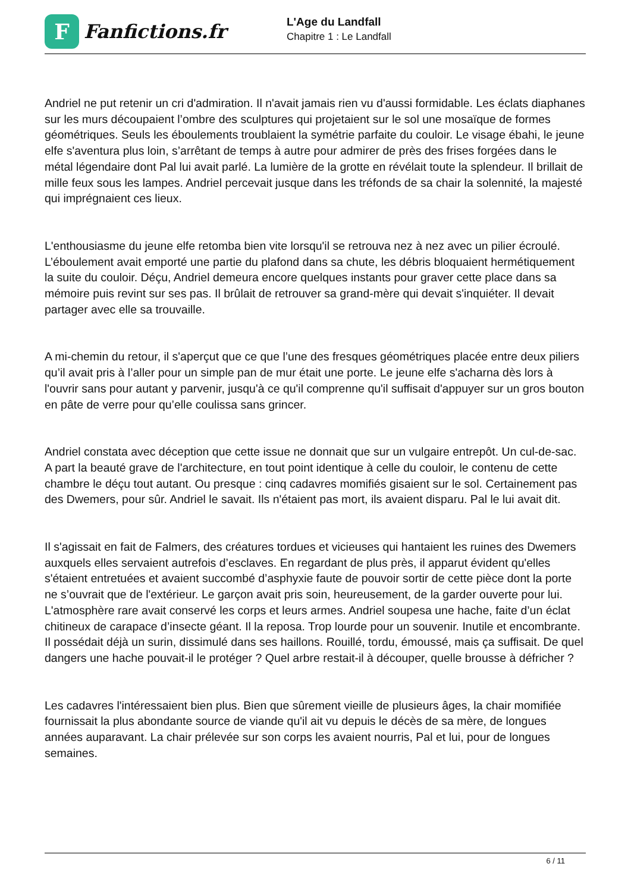F
Fanfictions.fr
L'Age du Landfall
Chapitre 1 : Le Landfall
Andriel ne put retenir un cri d'admiration. Il n'avait jamais rien vu d'aussi formidable. Les éclats diaphanes sur les murs découpaient l’ombre des sculptures qui projetaient sur le sol une mosaïque de formes géométriques. Seuls les éboulements troublaient la symétrie parfaite du couloir. Le visage ébahi, le jeune elfe s'aventura plus loin, s’arrêtant de temps à autre pour admirer de près des frises forgées dans le métal légendaire dont Pal lui avait parlé. La lumière de la grotte en révélait toute la splendeur. Il brillait de mille feux sous les lampes. Andriel percevait jusque dans les tréfonds de sa chair la solennité, la majesté qui imprégnaient ces lieux.
L'enthousiasme du jeune elfe retomba bien vite lorsqu'il se retrouva nez à nez avec un pilier écroulé. L’éboulement avait emporté une partie du plafond dans sa chute, les débris bloquaient hermétiquement la suite du couloir. Déçu, Andriel demeura encore quelques instants pour graver cette place dans sa mémoire puis revint sur ses pas. Il brûlait de retrouver sa grand-mère qui devait s'inquiéter. Il devait partager avec elle sa trouvaille.
A mi-chemin du retour, il s'aperçut que ce que l’une des fresques géométriques placée entre deux piliers qu’il avait pris à l’aller pour un simple pan de mur était une porte. Le jeune elfe s'acharna dès lors à l'ouvrir sans pour autant y parvenir, jusqu'à ce qu'il comprenne qu'il suffisait d'appuyer sur un gros bouton en pâte de verre pour qu’elle coulissa sans grincer.
Andriel constata avec déception que cette issue ne donnait que sur un vulgaire entrepôt. Un cul-de-sac. A part la beauté grave de l'architecture, en tout point identique à celle du couloir, le contenu de cette chambre le déçu tout autant. Ou presque : cinq cadavres momifiés gisaient sur le sol. Certainement pas des Dwemers, pour sûr. Andriel le savait. Ils n'étaient pas mort, ils avaient disparu. Pal le lui avait dit.
Il s'agissait en fait de Falmers, des créatures tordues et vicieuses qui hantaient les ruines des Dwemers auxquels elles servaient autrefois d’esclaves. En regardant de plus près, il apparut évident qu'elles s'étaient entretuées et avaient succombé d’asphyxie faute de pouvoir sortir de cette pièce dont la porte ne s’ouvrait que de l'extérieur. Le garçon avait pris soin, heureusement, de la garder ouverte pour lui. L'atmosphère rare avait conservé les corps et leurs armes. Andriel soupesa une hache, faite d’un éclat chitineux de carapace d’insecte géant. Il la reposa. Trop lourde pour un souvenir. Inutile et encombrante. Il possédait déjà un surin, dissimulé dans ses haillons. Rouillé, tordu, émoussé, mais ça suffisait. De quel dangers une hache pouvait-il le protéger ? Quel arbre restait-il à découper, quelle brousse à défricher ?
Les cadavres l'intéressaient bien plus. Bien que sûrement vieille de plusieurs âges, la chair momifiée fournissait la plus abondante source de viande qu'il ait vu depuis le décès de sa mère, de longues années auparavant. La chair prélevée sur son corps les avaient nourris, Pal et lui, pour de longues semaines.
6 / 11